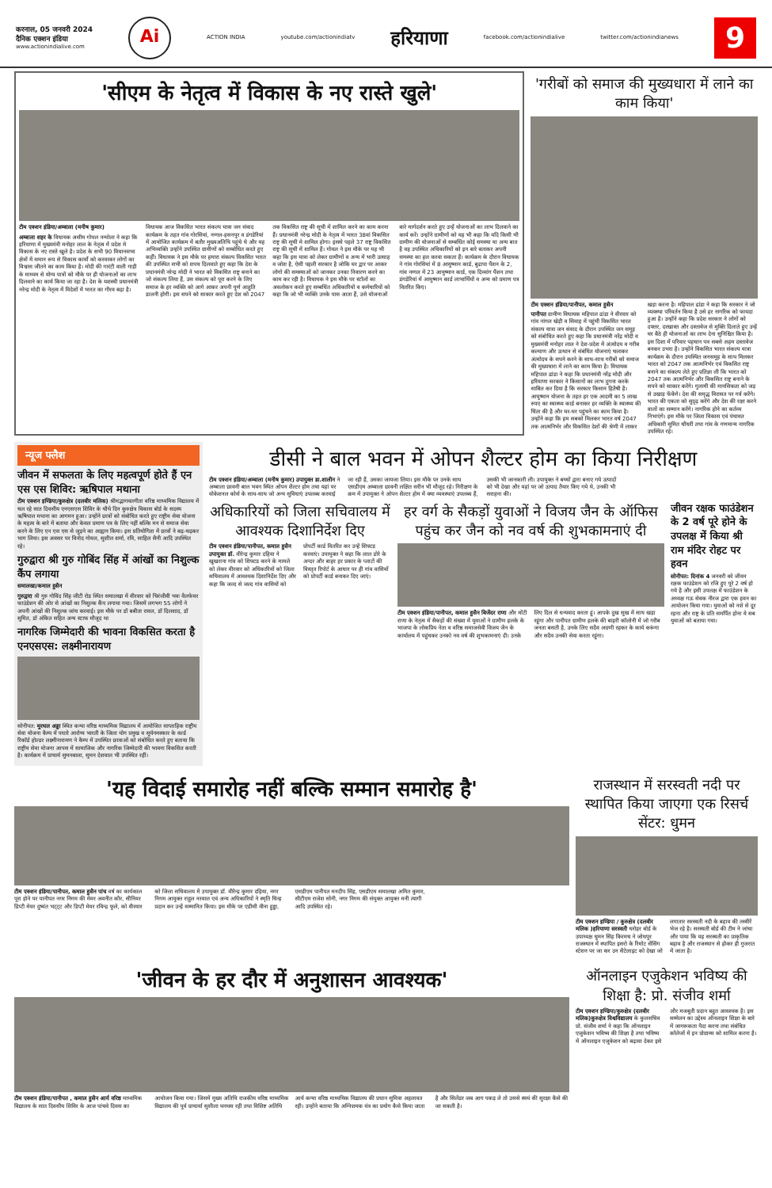करनाल, 05 जनवरी 2024
दैनिक एक्शन इंडिया
www.actionindialive.com
Ai
ACTION INDIA youtube.com/actionindiatv
हरियाणा
facebook.com/actionindialive twitter.com/actionindianews
9
'सीएम के नेतृत्व में विकास के नए रास्ते खुले'
टीम एक्शन इंडिया/अम्बाला (मनीष कुमार)
अम्बाला शहर के विधायक असीम गोयल नन्योला ने कहा कि हरियाणा में मुख्यमंत्री मनोहर लाल के नेतृत्व में प्रदेश मे विकास के नए रास्ते खुले है। प्रदेश के सभी 90 विधानसभा क्षेत्रों में समान रूप से विकास कार्यो को करवाकर लोगों का विश्वास जीतने का काम किया है। मोदी की गारंटी वाली गाड़ी के माध्यम से योग्य पात्रों को मौके पर ही योजनाओं का लाभ दिलवाने का कार्य किया जा रहा है। देश के यशस्वी प्रधानमंत्री नरेन्द्र मोदी के नेतृत्व में विदेशों में भारत का गौरव बढ़ा है। विधायक आज विकसित भारत संकल्प यात्रा जन संवाद कार्यक्रम के तहत गांव गोरसियां, नग्गल-हसनपुर व डंगडेरियां में आयोजित कार्यक्रम में बतौर मुख्यअतिथि पहुंचे थे और यह अभिव्यक्ति उन्होंने उपस्थित ग्रामीणों को सम्बोधित करते हुए कहीं। विधायक ने इस मौके पर हमारा संकल्प विकसित भारत की उपस्थित सभी को शपथ दिलवाते हुए कहा कि देश के प्रधानमंत्री नरेन्द्र मोदी ने भारत को विकसित राष्ट्र बनाने का जो संकल्प लिया हैं, उस संकल्प को पूरा करने के लिए समाज के हर व्यक्ति को आगे आकर अपनी पूर्ण आहुति डालनी होगी। इस सपने को साकार करते हुए देश को 2047 तक विकसित राष्ट्र की सूची में शामिल करने का काम करना हैं। प्रधानमंत्री नरेन्द्र मोदी के नेतृत्व में भारत 38वां विकसित राष्ट्र की सूची मे शामिल होगा। इससे पहले 37 राष्ट्र विकसित राष्ट्र की सूची में शामिल हैं। गोयल ने इस मौके पर यह भी कहा कि इस यात्रा को लेकर ग्रामीणों व अन्य में भारी उत्साह व जोश है, ऐसी पहली सरकार है जोकि घर द्वार पर आकर लोगो की समस्याओं को जानकर उनका निवारण करने का काम कर रही है। विधायक ने इस मौके पर स्टॉलों का अवलोकन करते हुए सम्बधिंत अधिकारियों व कर्मचारियों को कहा कि जो भी व्यक्ति उनके पास आता हैं, उसे योजनाओं बारे मार्गदर्शन करते हुए उन्हें योजनाओं का लाभ दिलवाने का कार्य करें। उन्होंने ग्रामीणों को यह भी कहा कि यदि किसी भी ग्रामीण की योजनाओं से सम्बधिंत कोई समस्या या अन्य बात है वह उपस्थित अधिकारियों को इन बारे बताकर अपनी समस्या का हल करवा सकता हैं। कार्यक्रम के दौरान विधायक ने गांव गोरसियां में 8 आयुष्मान कार्ड, बुढापा पैंशन के 2, गांव नग्गल में 23 आयुष्मान कार्ड, एक दिव्यांग पैंशन तथा डंगडेरियां में आयुष्मान कार्ड लाभार्थियों व अन्य को प्रमाण पत्र वितरित किए।
'गरीबों को समाज की मुख्यधारा में लाने का काम किया'
टीम एक्शन इंडिया/पानीपत, कमाल हुसैन
पानीपत ग्रामीण विधायक महिपाल ढांडा ने वीरवार को गांव नांगल खेड़ी व सिवाह में पहुंची विकसित भारत संकल्प यात्रा जन संवाद के दौरान उपस्थित जन समूह को संबोधित करते हुए कहा कि प्रधानमंत्री नरेंद्र मोदी व मुख्यमंत्री मनोहर लाल ने देश-प्रदेश में अंत्योदय व गरीब कल्याण और उत्थान से संबंधित योजनाएं चलाकर अंत्योदय के सपने करने के साथ-साथ गरीबों को समाज की मुख्यधारा में लाने का काम किया है। विधायक महिपाल ढांडा ने कहा कि प्रधानमंत्री नरेंद्र मोदी और हरियाणा सरकार ने किसानों का लाभ दुगना करके साबित कर दिया है कि सरकार किसान हितैषी है। आयुष्मान योजना के तहत हर एक आदमी का 5 लाख रुपए का स्वास्थ्य कार्ड बनाकर हर व्यक्ति के स्वास्थ्य की चिंता की है और घर-घर पहुंचने का काम किया है। उन्होंने कहा कि हम सबको मिलकर भारत वर्ष 2047 तक आत्मनिर्भर और विकसित देशों की श्रेणी में लाकर खड़ा करना है। महिपाल ढांडा ने कहा कि सरकार ने जो व्यवस्था परिवर्तन किया है उसे हर नागरिक को फायदा हुआ है। उन्होंने कहा कि प्रदेश सरकार ने लोगों को दफ्तर, दरखास्त और दस्तावेज से मुक्ति दिलाते हुए उन्हें घर बैठे ही योजनाओं का लाभ देना सुनिश्चित किया है। इस दिशा में परिवार पहचान पत्र सबसे अहम दस्तावेज बनकर उभरा है। उन्होंने विकसित भारत संकल्प यात्रा कार्यक्रम के दौरान उपस्थित जनसमूह के साथ मिलकर भारत को 2047 तक आत्मनिर्भर एवं विकसित राष्ट्र बनाने का संकल्प लेते हुए प्रतिज्ञा ली कि भारत को 2047 तक आत्मनिर्भर और विकसित राष्ट्र बनाने के सपने को साकार करेंगे। गुलामी की मानसिकता को जड़ से उखाड़ फेंकेंगे। देश की समृद्ध विरासत पर गर्व करेंगे। भारत की एकता को सुदृढ़ करेंगे और देश की रक्षा करने वालों का सम्मान करेंगे। नागरिक होने का कर्तव्य निभाएंगे। इस मौके पर जिला विकास एवं पंचायत अधिकारी सुमित चौधरी तथा गांव के गणमान्य नागरिक उपस्थित रहे।
न्यूज फ्लैश
जीवन में सफलता के लिए महत्वपूर्ण होते हैं एन एस एस शिविर: ऋषिपाल मथाना
टीम एक्शन इण्डिया/कुरुक्षेत्र (दलबीर मलिक) श्रीमद्भागवतगीता वरिष्ठ माध्यमिक विद्यालय में चल रहे सात दिवसीय एनएसएस शिविर के चौथे दिन कुरुक्षेत्र विकास बोर्ड के सदस्य ऋषिपाल मथाना का आगमन हुआ। उन्होंने छात्रों को संबोधित करते हुए राष्ट्रीय सेवा योजना के महत्व के बारे में बताया और केवल प्रमाण पत्र के लिए नहीं बल्कि मन से समाज सेवा करने के लिए एन एस एस से जुड़ने का आह्वान किया। इस प्रतियोगिता में छात्रों ने बढ़-चढ़कर भाग लिया। इस अवसर पर विनोद गोयल, सुशील शर्मा, रवि, साहिल सैनी आदि उपस्थित रहे।
गुरुद्वारा श्री गुरु गोबिंद सिंह में आंखों का निशुल्क कैंप लगाया
समालखा/कमाल हुसैन
गुरुद्वारा श्री गुरु गोविंद सिंह जीटी रोड स्थित समालखा में वीरवार को चिरंजीवी भवः वैलफेयर फाउंडेशन की ओर से आंखों का निशुल्क कैंप लगाया गया। जिसमें लगभग 55 लोगों ने अपनी आंखों की निशुल्क जांच करवाई। इस मौके पर डॉ बबीता रावल, डॉ दिलशाद, डॉ सुमित, डॉ अंकित सहित अन्य स्टाफ मौजूद था
नागरिक जिम्मेदारी की भावना विकसित करता है एनएसएस: लक्ष्मीनारायण
सोनीपत: मुरथल अड्डा स्थित कन्या वरिष्ठ माध्यमिक विद्यालय में आयोजित साप्ताहिक राष्ट्रीय सेवा योजना कैम्प में पधारे आरोग्य भारती के जिला योग प्रमुख व सूर्यनमस्कार के वर्ल्ड रिकॉर्ड होल्डर लक्ष्मीनारायण ने कैम्प में उपस्थित छात्राओं को संबोधित करते हुए बताया कि राष्ट्रीय सेवा योजना आपस में सामाजिक और नागरिक जिम्मेदारी की भावना विकसित करती है। कार्यक्रम में प्राचार्य सुमनबाला, सुमन देशवाल भी उपस्थित रहीं।
डीसी ने बाल भवन में ओपन शैल्टर होम का किया निरीक्षण
टीम एक्शन इंडिया/अम्बाला (मनीष कुमार) उपायुक्त डा.शालीन ने अम्बाला छावनी बाल भवन स्थित ओपन शैल्टर होम तथा यहां पर वोकेशनल कोर्स के साथ-साथ जो अन्य सुविधाएं उपलब्ध करवाई जा रही हैं, उसका जायजा लिया। इस मौके पर उनके साथ एसडीएम अम्बाला छावनी लक्षित सरीन भी मौजूद रहे। निरीक्षण के क्रम में उपायुक्त ने ओपन शैल्टर होम में क्या व्यवस्थाएं उपलब्ध हैं, उसकी भी जानकारी ली। उपायुक्त ने बच्चों द्वारा बनाए गये उत्पादों को भी देखा और यहां पर जो उत्पाद तैयार किए गये थे, उनकी भी सराहना की।
अधिकारियों को जिला सचिवालय में आवश्यक दिशानिर्देश दिए
टीम एक्शन इंडिया/पानीपत, कमाल हुसैन उपायुक्त डॉ. वीरेन्द्र कुमार दहिया ने खुखराना गांव को शिफ्टड करने के मामले को लेकर वीरवार को अधिकारियों को जिला सचिवालय में आवश्यक दिशानिर्देश दिए और कहा कि जल्द से जल्द गांव वासियों को प्रोपर्टी कार्ड वितरित कर उन्हें शिफ्टड करवाएं। उपायुक्त ने कहा कि लाल डोरे के अन्दर और बाहर हर प्रकार के प्लाटों की विस्तृत रिपोर्ट के आधार पर ही गांव वासियों को प्रोपर्टी कार्ड बनाकर दिए जाएं।
हर वर्ग के सैकड़ों युवाओं ने विजय जैन के ऑफिस पहुंच कर जैन को नव वर्ष की शुभकामनाएं दी
टीम एक्शन इंडिया/पानीपत, कमाल हुसैन बिजेंदर राणा और मोंटी राणा के नेतृत्व में सैकड़ों की संख्या में युवाओं ने ग्रामीण हलके के भाजपा के लोकप्रिय नेता व वरिष्ठ समाजसेवी विजय जैन के कार्यालय में पहुंचकर उनको नव वर्ष की शुभकामनाएं दी। उनके लिए दिल से धन्यवाद करता हूं। आपके दुख सुख में साथ खड़ा रहूंगा और पानीपत ग्रामीण हलके की बाहरी कॉलोनी में जो गरीब जनता बसती है, उनके लिए सदैव अग्रणी रहकर के कार्य करूंगा और सदैव उनकी सेवा करता रहूंगा।
जीवन रक्षक फाउंडेशन के 2 वर्ष पूरे होने के उपलक्ष में किया श्री राम मंदिर रोहट पर हवन
सोनीपत: दिनांक 4 जनवरी को जीवन रक्षक फाउंडेशन को रजि हुए पूरे 2 वर्ष हो गये है और इसी उपलक्ष में फाउंडेशन के अध्यक्ष गऊ सेवक नीरज द्वारा एक हवन का आयोजन किया गया। युवाओं को नशे से दूर रहना और राष्ट्र के प्रति समर्पित होना ये सब युवाओं को बताया गया।
'यह विदाई समारोह नहीं बल्कि सम्मान समारोह है'
टीम एक्शन इंडिया/पानीपत, कमाल हुसैन पांच वर्ष का कार्यकाल पूरा होने पर पानीपत नगर निगम की मेयर अवनीत कौर, सीनियर डिप्टी मेयर दुष्यंत भट्ट्ट और डिप्टी मेयर रविन्द्र फूले, को वीरवार को जिला सचिवालय में उपायुक्त डॉ. वीरेन्द्र कुमार दहिया, नगर निगम आयुक्त राहुल नरवाल एवं अन्य अधिकारियों ने स्मृति चिन्ह प्रदान कर उन्हें सम्मानित किया। इस मौके पर एडीसी वीना हुड्डा, एसडीएम पानीपत मनदीप सिंह, एसडीएम समालखा अमित कुमार, सीटीएम राजेश सोनी, नगर निगम की संयुक्त आयुक्त मनी त्यागी आदि उपस्थित रहे।
राजस्थान में सरस्वती नदी पर स्थापित किया जाएगा एक रिसर्च सेंटर: धुमन
टीम एक्शन इण्डिया / कुरुक्षेत्र (दलबीर मलिक )हरियाणा सरस्वती धरोहर बोर्ड के उपाध्यक्ष धुमन सिंह किरमच ने जोधपुर राजस्थान में स्थापित इसरो के रिमोट सेंसिंग स्टेशन पर जा कर उन सैटेलाइट को देखा जो लगातार सरस्वती नदी के बहाव की तस्वीरें भेज रहे है। सरस्वती बोर्ड की टीम ने जांचा और पाया कि यह सरस्वती का प्राकृतिक बहाव है और राजस्थान से होकर ही गुजरात में जाता है।
'जीवन के हर दौर में अनुशासन आवश्यक'
टीम एक्शन इंडिया/पानीपत , कमाल हुसैन आर्य वरिष्ठ माध्यमिक विद्यालय के सात दिवसीय शिविर के आज पांचवे दिवस का आयोजन किया गया। जिसमें मुख्य अतिथि राजकीय वरिष्ठ माध्यमिक विद्यालय की पूर्व प्राचार्या सुशीला घनघस रही तथा विशिष्ट अतिथि आर्य कन्या वरिष्ठ माध्यमिक विद्यालय की प्रधान सुमित्रा अहलावत रही। उन्होंने बताया कि अग्निशमक यंत्र का प्रयोग कैसे किया जाता है और सिलेंडर जब आग पकड़ ले तो उससे स्वयं की सुरक्षा कैसे की जा सकती है।
ऑनलाइन एजुकेशन भविष्य की शिक्षा है: प्रो. संजीव शर्मा
टीम एक्शन इण्डिया/कुरुक्षेत्र (दलबीर मलिक)कुरुक्षेत्र विश्वविद्यालय के कुलसचिव प्रो. संजीव शर्मा ने कहा कि ऑनलाइन एजुकेशन भविष्य की शिक्षा है तथा भविष्य में ऑनलाइन एजुकेशन को बढ़ावा देकर इसे और मजबूती प्रदान बहुत आवश्यक है। इस सम्मेलन का उद्देश्य ऑनलाइन शिक्षा के बारे में जागरूकता पैदा करना तथा संबंधित कॉलेजों में इन प्रोग्राम्स को शामिल करना है।